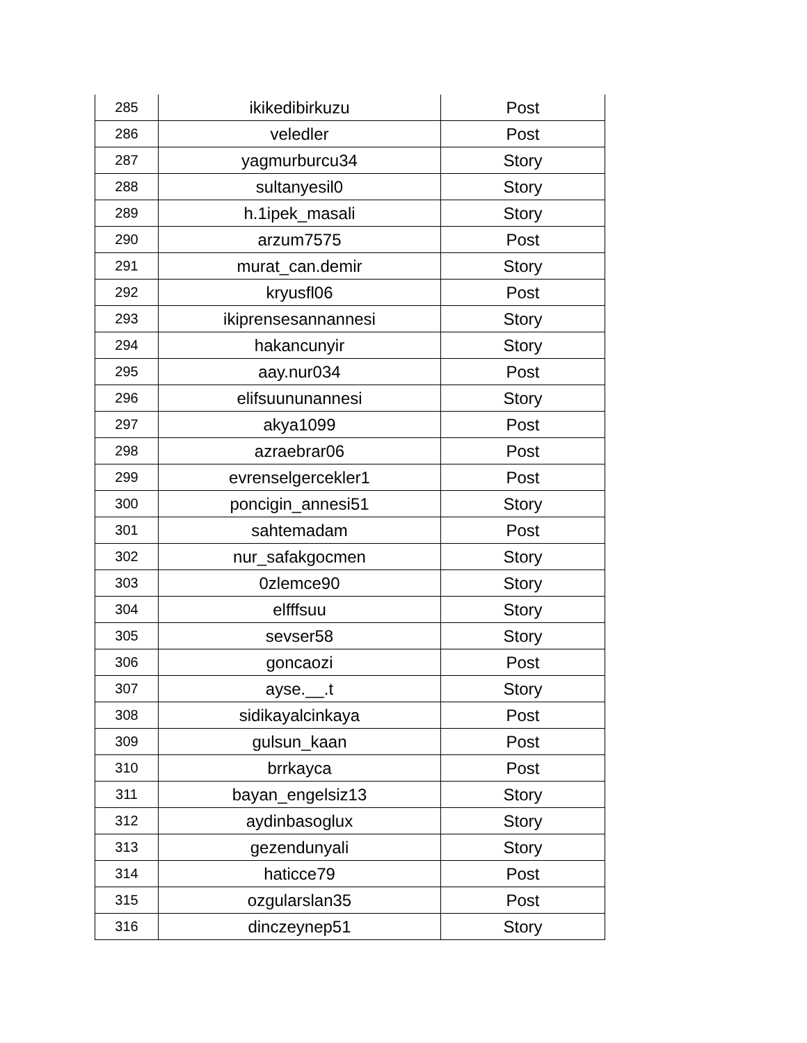| 285 | ikikedibirkuzu | Post |
| 286 | veledler | Post |
| 287 | yagmurburcu34 | Story |
| 288 | sultanyesil0 | Story |
| 289 | h.1ipek_masali | Story |
| 290 | arzum7575 | Post |
| 291 | murat_can.demir | Story |
| 292 | kryusfl06 | Post |
| 293 | ikiprensesannannesi | Story |
| 294 | hakancunyir | Story |
| 295 | aay.nur034 | Post |
| 296 | elifsuununannesi | Story |
| 297 | akya1099 | Post |
| 298 | azraebrar06 | Post |
| 299 | evrenselgercekler1 | Post |
| 300 | poncigin_annesi51 | Story |
| 301 | sahtemadam | Post |
| 302 | nur_safakgocmen | Story |
| 303 | 0zlemce90 | Story |
| 304 | elfffsuu | Story |
| 305 | sevser58 | Story |
| 306 | goncaozi | Post |
| 307 | ayse.__.t | Story |
| 308 | sidikayalcinkaya | Post |
| 309 | gulsun_kaan | Post |
| 310 | brrkayca | Post |
| 311 | bayan_engelsiz13 | Story |
| 312 | aydinbasoglux | Story |
| 313 | gezendunyali | Story |
| 314 | haticce79 | Post |
| 315 | ozgularslan35 | Post |
| 316 | dinczeynep51 | Story |